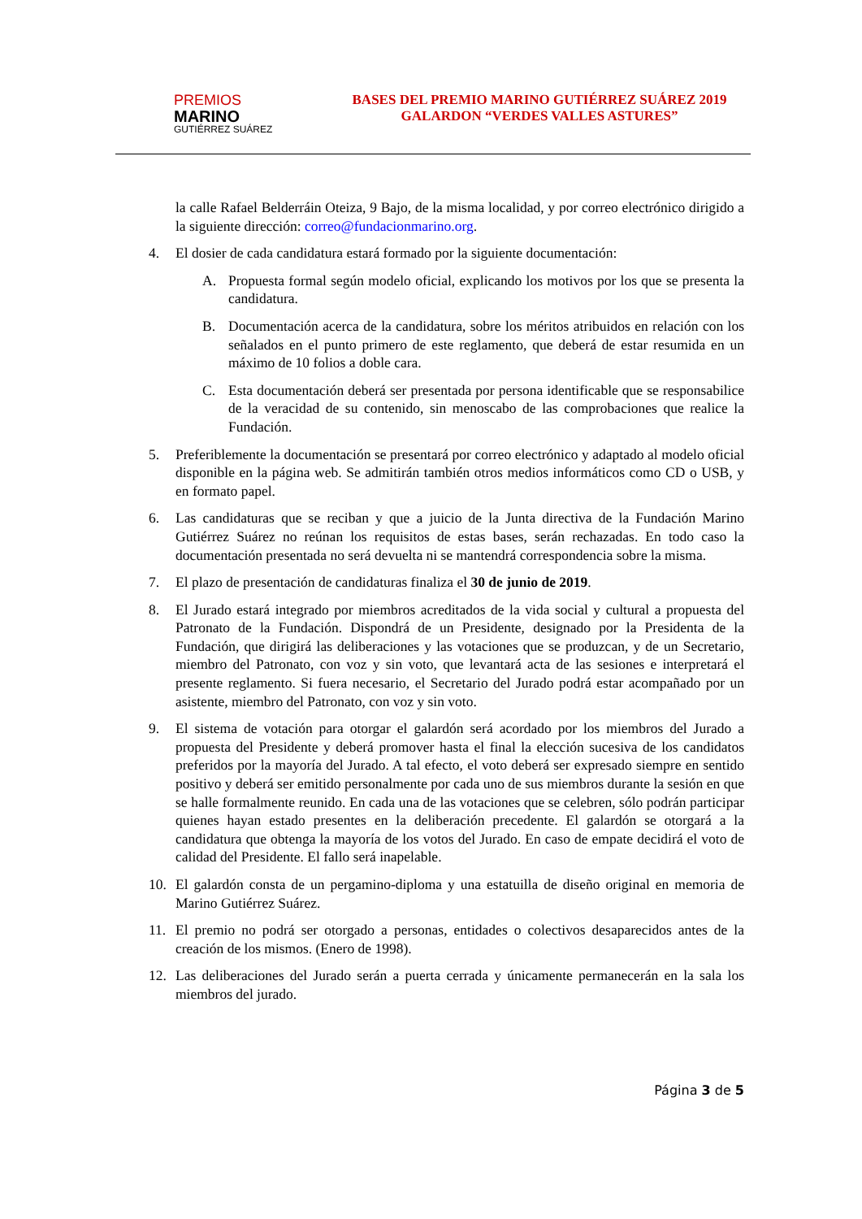PREMIOS
MARINO
GUTIÉRREZ SUÁREZ
BASES DEL PREMIO MARINO GUTIÉRREZ SUÁREZ 2019
GALARDON “VERDES VALLES ASTURES”
la calle Rafael Belderráin Oteiza, 9 Bajo, de la misma localidad, y por correo electrónico dirigido a la siguiente dirección: correo@fundacionmarino.org.
4. El dosier de cada candidatura estará formado por la siguiente documentación:
A. Propuesta formal según modelo oficial, explicando los motivos por los que se presenta la candidatura.
B. Documentación acerca de la candidatura, sobre los méritos atribuidos en relación con los señalados en el punto primero de este reglamento, que deberá de estar resumida en un máximo de 10 folios a doble cara.
C. Esta documentación deberá ser presentada por persona identificable que se responsabilice de la veracidad de su contenido, sin menoscabo de las comprobaciones que realice la Fundación.
5. Preferiblemente la documentación se presentará por correo electrónico y adaptado al modelo oficial disponible en la página web. Se admitirán también otros medios informáticos como CD o USB, y en formato papel.
6. Las candidaturas que se reciban y que a juicio de la Junta directiva de la Fundación Marino Gutiérrez Suárez no reúnan los requisitos de estas bases, serán rechazadas. En todo caso la documentación presentada no será devuelta ni se mantendrá correspondencia sobre la misma.
7. El plazo de presentación de candidaturas finaliza el 30 de junio de 2019.
8. El Jurado estará integrado por miembros acreditados de la vida social y cultural a propuesta del Patronato de la Fundación. Dispondrá de un Presidente, designado por la Presidenta de la Fundación, que dirigirá las deliberaciones y las votaciones que se produzcan, y de un Secretario, miembro del Patronato, con voz y sin voto, que levantará acta de las sesiones e interpretará el presente reglamento. Si fuera necesario, el Secretario del Jurado podrá estar acompañado por un asistente, miembro del Patronato, con voz y sin voto.
9. El sistema de votación para otorgar el galardón será acordado por los miembros del Jurado a propuesta del Presidente y deberá promover hasta el final la elección sucesiva de los candidatos preferidos por la mayoría del Jurado. A tal efecto, el voto deberá ser expresado siempre en sentido positivo y deberá ser emitido personalmente por cada uno de sus miembros durante la sesión en que se halle formalmente reunido. En cada una de las votaciones que se celebren, sólo podrán participar quienes hayan estado presentes en la deliberación precedente. El galardón se otorgará a la candidatura que obtenga la mayoría de los votos del Jurado. En caso de empate decidirá el voto de calidad del Presidente. El fallo será inapelable.
10. El galardón consta de un pergamino-diploma y una estatuilla de diseño original en memoria de Marino Gutiérrez Suárez.
11. El premio no podrá ser otorgado a personas, entidades o colectivos desaparecidos antes de la creación de los mismos. (Enero de 1998).
12. Las deliberaciones del Jurado serán a puerta cerrada y únicamente permanecerán en la sala los miembros del jurado.
Página 3 de 5